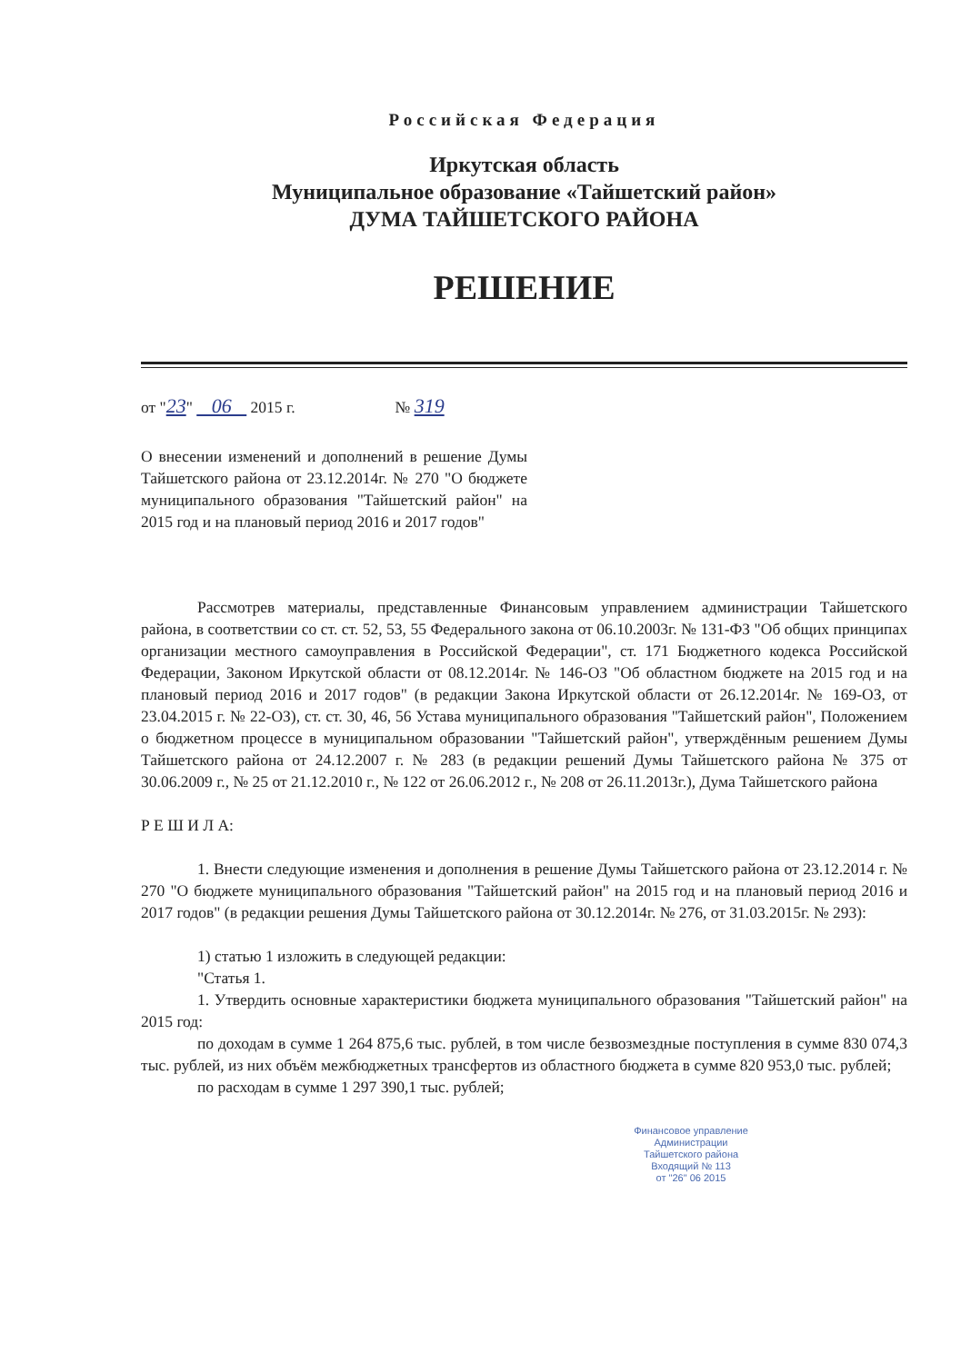Российская Федерация
Иркутская область
Муниципальное образование «Тайшетский район»
ДУМА ТАЙШЕТСКОГО РАЙОНА
РЕШЕНИЕ
от "23" 06 2015 г. № 319
О внесении изменений и дополнений в решение Думы Тайшетского района от 23.12.2014г. № 270 "О бюджете муниципального образования "Тайшетский район" на 2015 год и на плановый период 2016 и 2017 годов"
Рассмотрев материалы, представленные Финансовым управлением администрации Тайшетского района, в соответствии со ст. ст. 52, 53, 55 Федерального закона от 06.10.2003г. № 131-ФЗ "Об общих принципах организации местного самоуправления в Российской Федерации", ст. 171 Бюджетного кодекса Российской Федерации, Законом Иркутской области от 08.12.2014г. № 146-ОЗ "Об областном бюджете на 2015 год и на плановый период 2016 и 2017 годов" (в редакции Закона Иркутской области от 26.12.2014г. № 169-ОЗ, от 23.04.2015 г. № 22-ОЗ), ст. ст. 30, 46, 56 Устава муниципального образования "Тайшетский район", Положением о бюджетном процессе в муниципальном образовании "Тайшетский район", утверждённым решением Думы Тайшетского района от 24.12.2007 г. № 283 (в редакции решений Думы Тайшетского района № 375 от 30.06.2009 г., № 25 от 21.12.2010 г., № 122 от 26.06.2012 г., № 208 от 26.11.2013г.), Дума Тайшетского района
Р Е Ш И Л А:
1. Внести следующие изменения и дополнения в решение Думы Тайшетского района от 23.12.2014 г. № 270 "О бюджете муниципального образования "Тайшетский район" на 2015 год и на плановый период 2016 и 2017 годов" (в редакции решения Думы Тайшетского района от 30.12.2014г. № 276, от 31.03.2015г. № 293):
1) статью 1 изложить в следующей редакции:
"Статья 1.
1. Утвердить основные характеристики бюджета муниципального образования "Тайшетский район" на 2015 год:
по доходам в сумме 1 264 875,6 тыс. рублей, в том числе безвозмездные поступления в сумме 830 074,3 тыс. рублей, из них объём межбюджетных трансфертов из областного бюджета в сумме 820 953,0 тыс. рублей;
по расходам в сумме 1 297 390,1 тыс. рублей;
Финансовое управление
Администрации
Тайшетского района
Входящий № 113
от "26" 06 2015